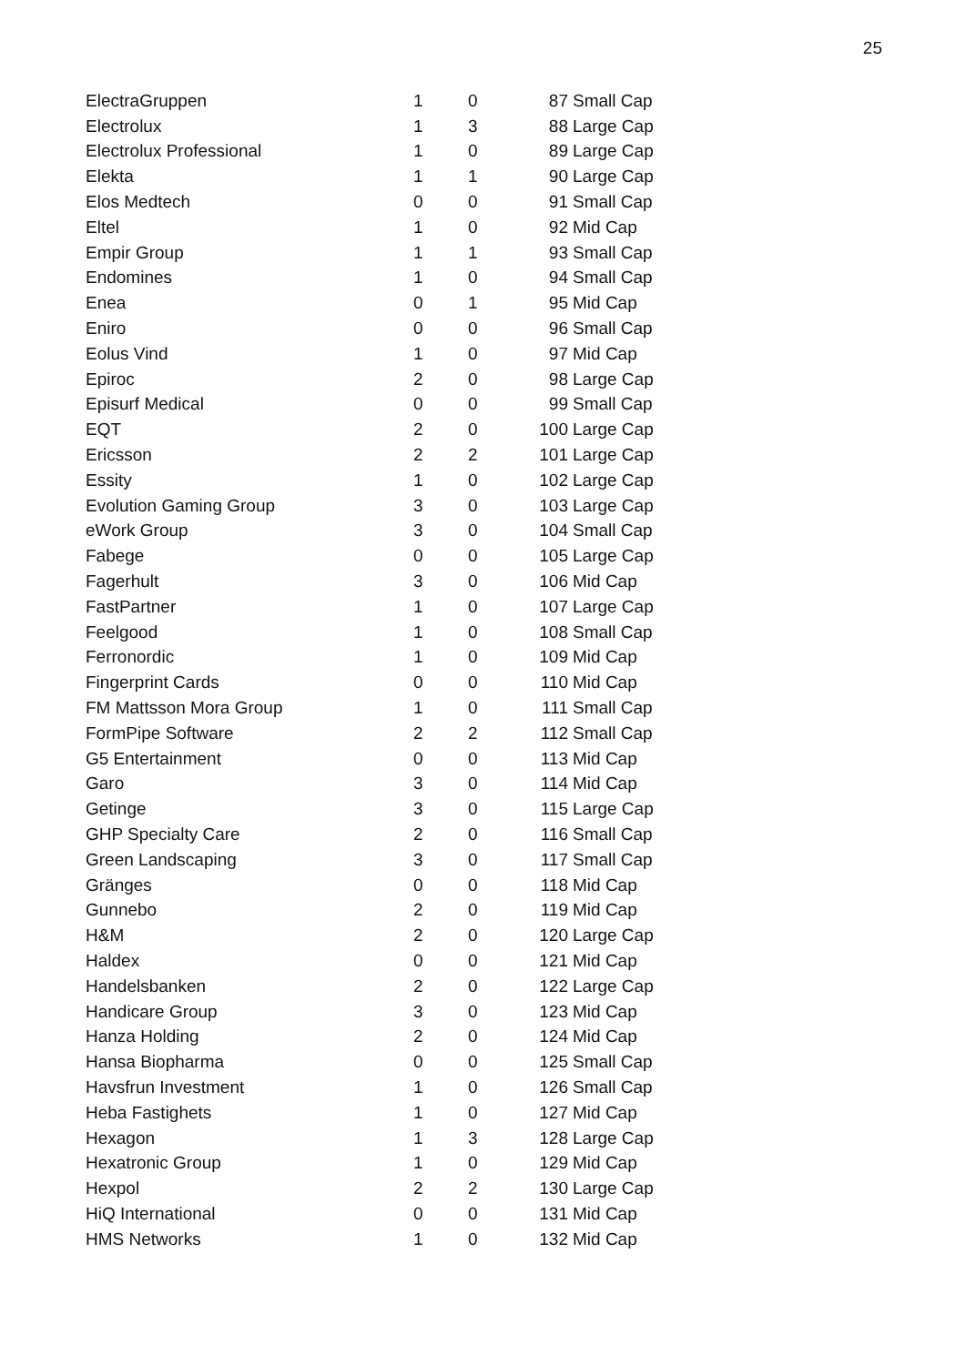25
| ElectraGruppen | 1 | 0 | 87 | Small Cap |
| Electrolux | 1 | 3 | 88 | Large Cap |
| Electrolux Professional | 1 | 0 | 89 | Large Cap |
| Elekta | 1 | 1 | 90 | Large Cap |
| Elos Medtech | 0 | 0 | 91 | Small Cap |
| Eltel | 1 | 0 | 92 | Mid Cap |
| Empir Group | 1 | 1 | 93 | Small Cap |
| Endomines | 1 | 0 | 94 | Small Cap |
| Enea | 0 | 1 | 95 | Mid Cap |
| Eniro | 0 | 0 | 96 | Small Cap |
| Eolus Vind | 1 | 0 | 97 | Mid Cap |
| Epiroc | 2 | 0 | 98 | Large Cap |
| Episurf Medical | 0 | 0 | 99 | Small Cap |
| EQT | 2 | 0 | 100 | Large Cap |
| Ericsson | 2 | 2 | 101 | Large Cap |
| Essity | 1 | 0 | 102 | Large Cap |
| Evolution Gaming Group | 3 | 0 | 103 | Large Cap |
| eWork Group | 3 | 0 | 104 | Small Cap |
| Fabege | 0 | 0 | 105 | Large Cap |
| Fagerhult | 3 | 0 | 106 | Mid Cap |
| FastPartner | 1 | 0 | 107 | Large Cap |
| Feelgood | 1 | 0 | 108 | Small Cap |
| Ferronordic | 1 | 0 | 109 | Mid Cap |
| Fingerprint Cards | 0 | 0 | 110 | Mid Cap |
| FM Mattsson Mora Group | 1 | 0 | 111 | Small Cap |
| FormPipe Software | 2 | 2 | 112 | Small Cap |
| G5 Entertainment | 0 | 0 | 113 | Mid Cap |
| Garo | 3 | 0 | 114 | Mid Cap |
| Getinge | 3 | 0 | 115 | Large Cap |
| GHP Specialty Care | 2 | 0 | 116 | Small Cap |
| Green Landscaping | 3 | 0 | 117 | Small Cap |
| Gränges | 0 | 0 | 118 | Mid Cap |
| Gunnebo | 2 | 0 | 119 | Mid Cap |
| H&M | 2 | 0 | 120 | Large Cap |
| Haldex | 0 | 0 | 121 | Mid Cap |
| Handelsbanken | 2 | 0 | 122 | Large Cap |
| Handicare Group | 3 | 0 | 123 | Mid Cap |
| Hanza Holding | 2 | 0 | 124 | Mid Cap |
| Hansa Biopharma | 0 | 0 | 125 | Small Cap |
| Havsfrun Investment | 1 | 0 | 126 | Small Cap |
| Heba Fastighets | 1 | 0 | 127 | Mid Cap |
| Hexagon | 1 | 3 | 128 | Large Cap |
| Hexatronic Group | 1 | 0 | 129 | Mid Cap |
| Hexpol | 2 | 2 | 130 | Large Cap |
| HiQ International | 0 | 0 | 131 | Mid Cap |
| HMS Networks | 1 | 0 | 132 | Mid Cap |